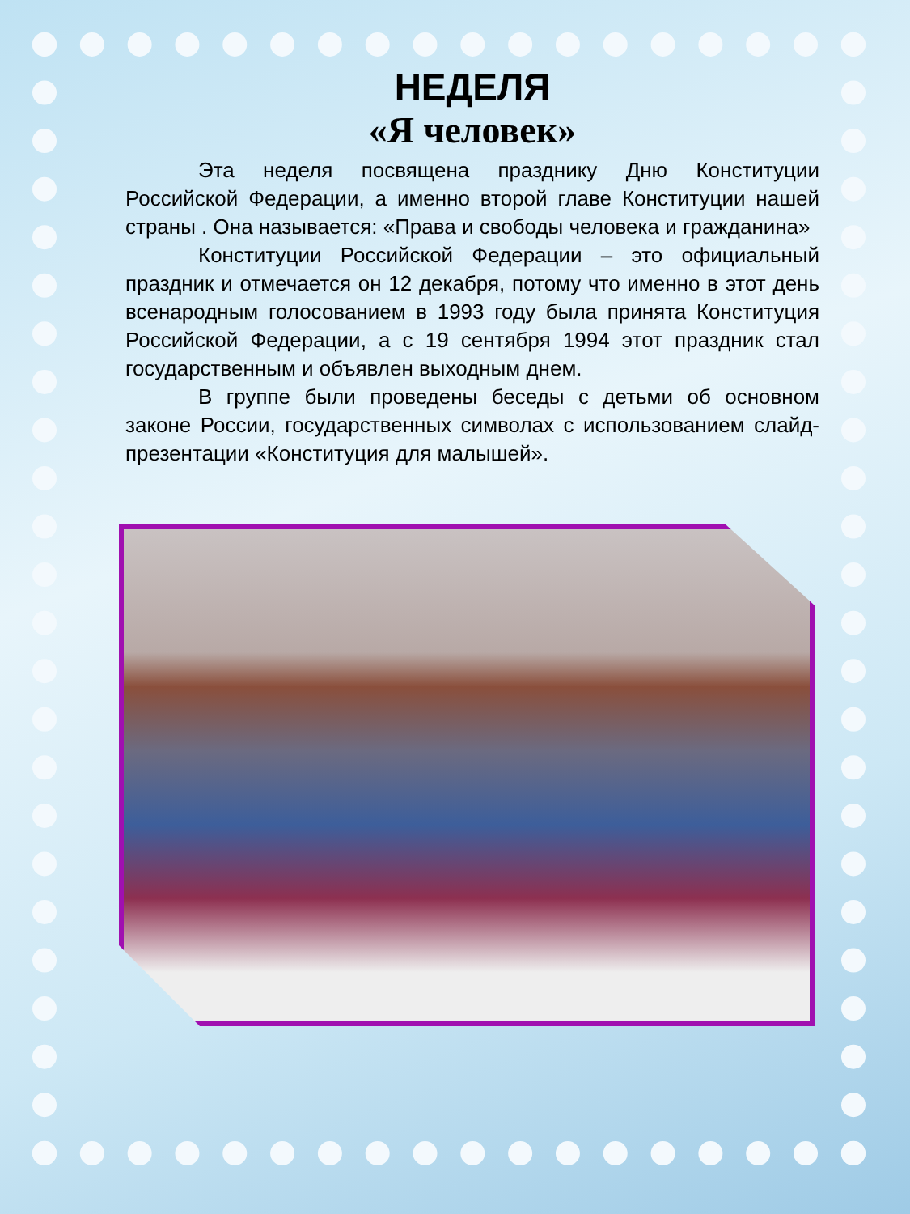НЕДЕЛЯ
«Я человек»
Эта неделя посвящена празднику Дню Конституции Российской Федерации, а именно второй главе Конституции нашей страны . Она называется: «Права и свободы человека и гражданина»
Конституции Российской Федерации – это официальный праздник и отмечается он 12 декабря, потому что именно в этот день всенародным голосованием в 1993 году была принята Конституция Российской Федерации, а с 19 сентября 1994 этот праздник стал государственным и объявлен выходным днем.
В группе были проведены беседы с детьми об основном законе России, государственных символах с использованием слайд-презентации «Конституция для малышей».